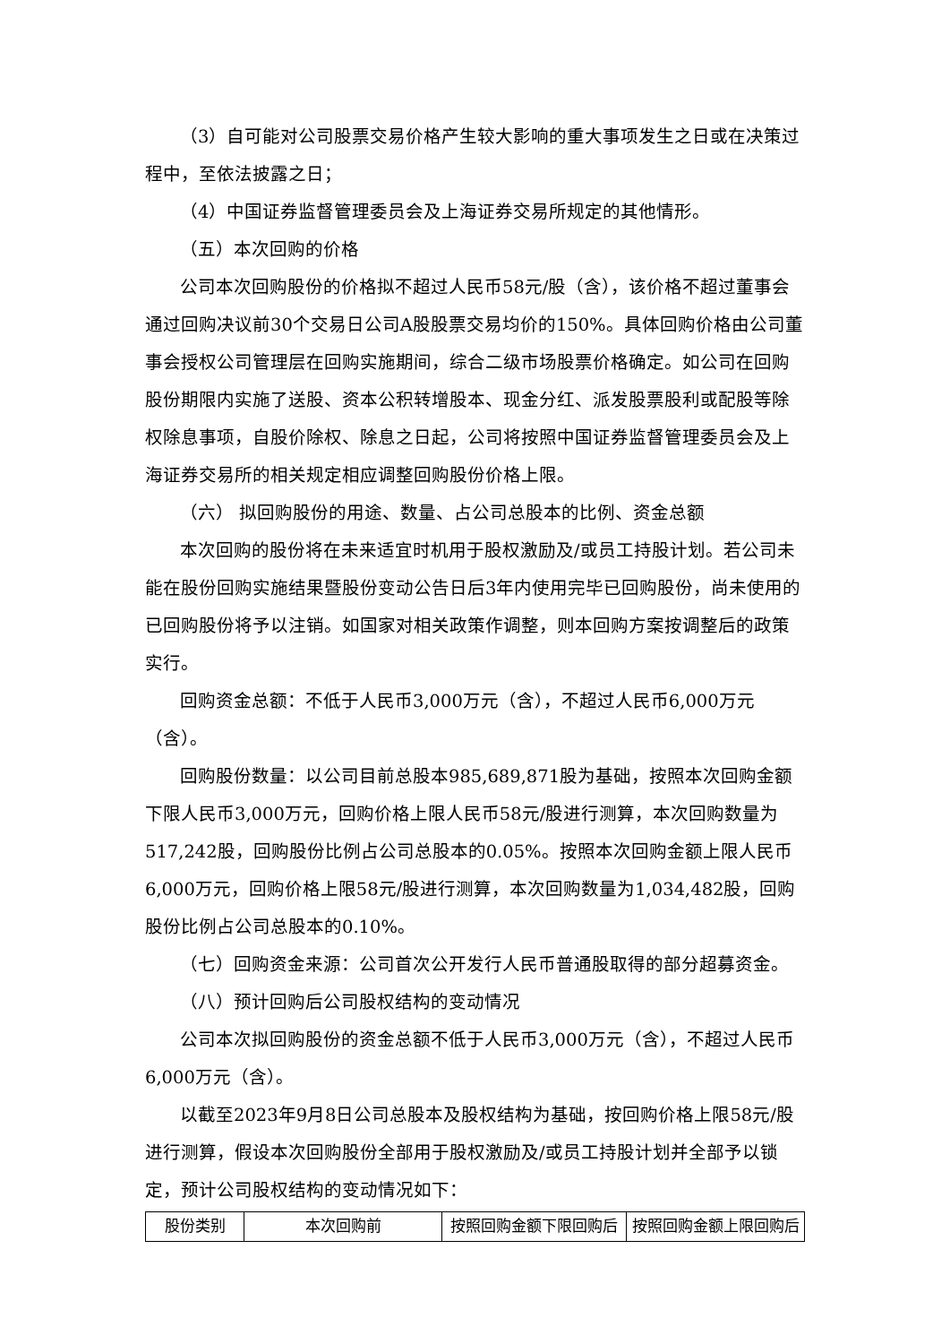（3）自可能对公司股票交易价格产生较大影响的重大事项发生之日或在决策过程中，至依法披露之日；
（4）中国证券监督管理委员会及上海证券交易所规定的其他情形。
（五）本次回购的价格
公司本次回购股份的价格拟不超过人民币58元/股（含），该价格不超过董事会通过回购决议前30个交易日公司A股股票交易均价的150%。具体回购价格由公司董事会授权公司管理层在回购实施期间，综合二级市场股票价格确定。如公司在回购股份期限内实施了送股、资本公积转增股本、现金分红、派发股票股利或配股等除权除息事项，自股价除权、除息之日起，公司将按照中国证券监督管理委员会及上海证券交易所的相关规定相应调整回购股份价格上限。
（六） 拟回购股份的用途、数量、占公司总股本的比例、资金总额
本次回购的股份将在未来适宜时机用于股权激励及/或员工持股计划。若公司未能在股份回购实施结果暨股份变动公告日后3年内使用完毕已回购股份，尚未使用的已回购股份将予以注销。如国家对相关政策作调整，则本回购方案按调整后的政策实行。
回购资金总额：不低于人民币3,000万元（含），不超过人民币6,000万元（含）。
回购股份数量：以公司目前总股本985,689,871股为基础，按照本次回购金额下限人民币3,000万元，回购价格上限人民币58元/股进行测算，本次回购数量为517,242股，回购股份比例占公司总股本的0.05%。按照本次回购金额上限人民币6,000万元，回购价格上限58元/股进行测算，本次回购数量为1,034,482股，回购股份比例占公司总股本的0.10%。
（七）回购资金来源：公司首次公开发行人民币普通股取得的部分超募资金。
（八）预计回购后公司股权结构的变动情况
公司本次拟回购股份的资金总额不低于人民币3,000万元（含），不超过人民币6,000万元（含）。
以截至2023年9月8日公司总股本及股权结构为基础，按回购价格上限58元/股进行测算，假设本次回购股份全部用于股权激励及/或员工持股计划并全部予以锁定，预计公司股权结构的变动情况如下：
| 股份类别 | 本次回购前 | 按照回购金额下限回购后 | 按照回购金额上限回购后 |